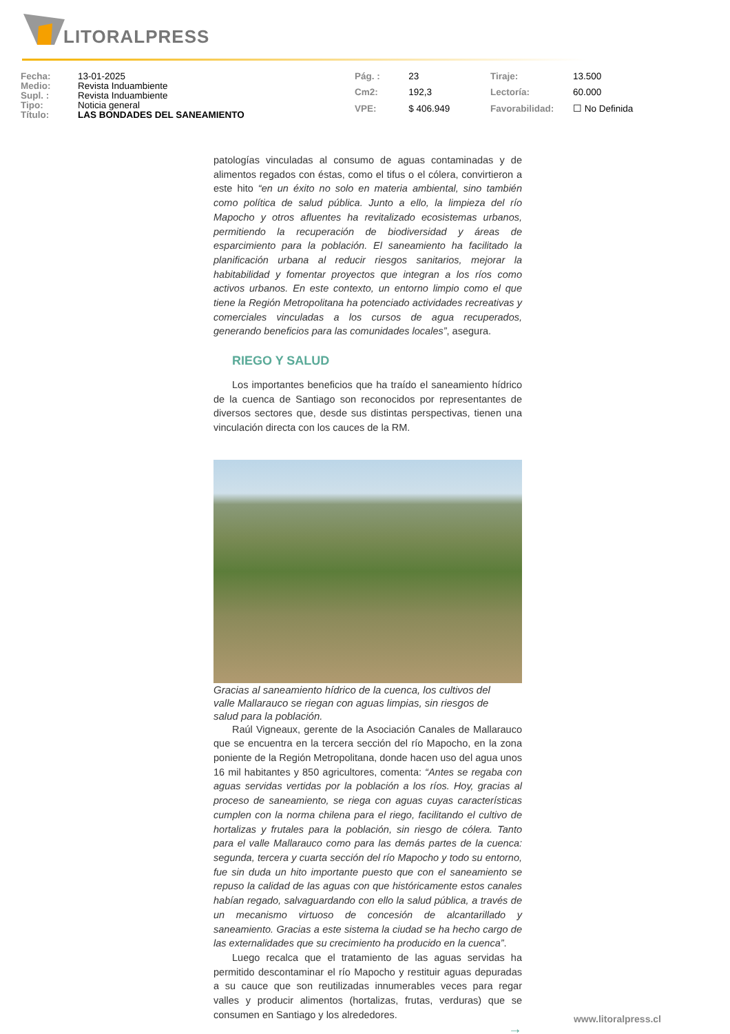LITORALPRESS
| Fecha: | 13-01-2025 |
| Medio: | Revista Induambiente |
| Supl. : | Revista Induambiente |
| Tipo: | Noticia general |
| Título: | LAS BONDADES DEL SANEAMIENTO |
| Pág. : | 23 |
| Cm2: | 192,3 |
| VPE: | $ 406.949 |
| Tiraje: | 13.500 |
| Lectoría: | 60.000 |
| Favorabilidad: | ☐ No Definida |
patologías vinculadas al consumo de aguas contaminadas y de alimentos regados con éstas, como el tifus o el cólera, convirtieron a este hito “en un éxito no solo en materia ambiental, sino también como política de salud pública. Junto a ello, la limpieza del río Mapocho y otros afluentes ha revitalizado ecosistemas urbanos, permitiendo la recuperación de biodiversidad y áreas de esparcimiento para la población. El saneamiento ha facilitado la planificación urbana al reducir riesgos sanitarios, mejorar la habitabilidad y fomentar proyectos que integran a los ríos como activos urbanos. En este contexto, un entorno limpio como el que tiene la Región Metropolitana ha potenciado actividades recreativas y comerciales vinculadas a los cursos de agua recuperados, generando beneficios para las comunidades locales”, asegura.
RIEGO Y SALUD
Los importantes beneficios que ha traído el saneamiento hídrico de la cuenca de Santiago son reconocidos por representantes de diversos sectores que, desde sus distintas perspectivas, tienen una vinculación directa con los cauces de la RM.
Gracias al saneamiento hídrico de la cuenca, los cultivos del valle Mallarauco se riegan con aguas limpias, sin riesgos de salud para la población.
Raúl Vigneaux, gerente de la Asociación Canales de Mallarauco que se encuentra en la tercera sección del río Mapocho, en la zona poniente de la Región Metropolitana, donde hacen uso del agua unos 16 mil habitantes y 850 agricultores, comenta: “Antes se regaba con aguas servidas vertidas por la población a los ríos. Hoy, gracias al proceso de saneamiento, se riega con aguas cuyas características cumplen con la norma chilena para el riego, facilitando el cultivo de hortalizas y frutales para la población, sin riesgo de cólera. Tanto para el valle Mallarauco como para las demás partes de la cuenca: segunda, tercera y cuarta sección del río Mapocho y todo su entorno, fue sin duda un hito importante puesto que con el saneamiento se repuso la calidad de las aguas con que históricamente estos canales habían regado, salvaguardando con ello la salud pública, a través de un mecanismo virtuoso de concesión de alcantarillado y saneamiento. Gracias a este sistema la ciudad se ha hecho cargo de las externalidades que su crecimiento ha producido en la cuenca”.
Luego recalca que el tratamiento de las aguas servidas ha permitido descontaminar el río Mapocho y restituir aguas depuradas a su cauce que son reutilizadas innumerables veces para regar valles y producir alimentos (hortalizas, frutas, verduras) que se consumen en Santiago y los alrededores.
→
www.litoralpress.cl